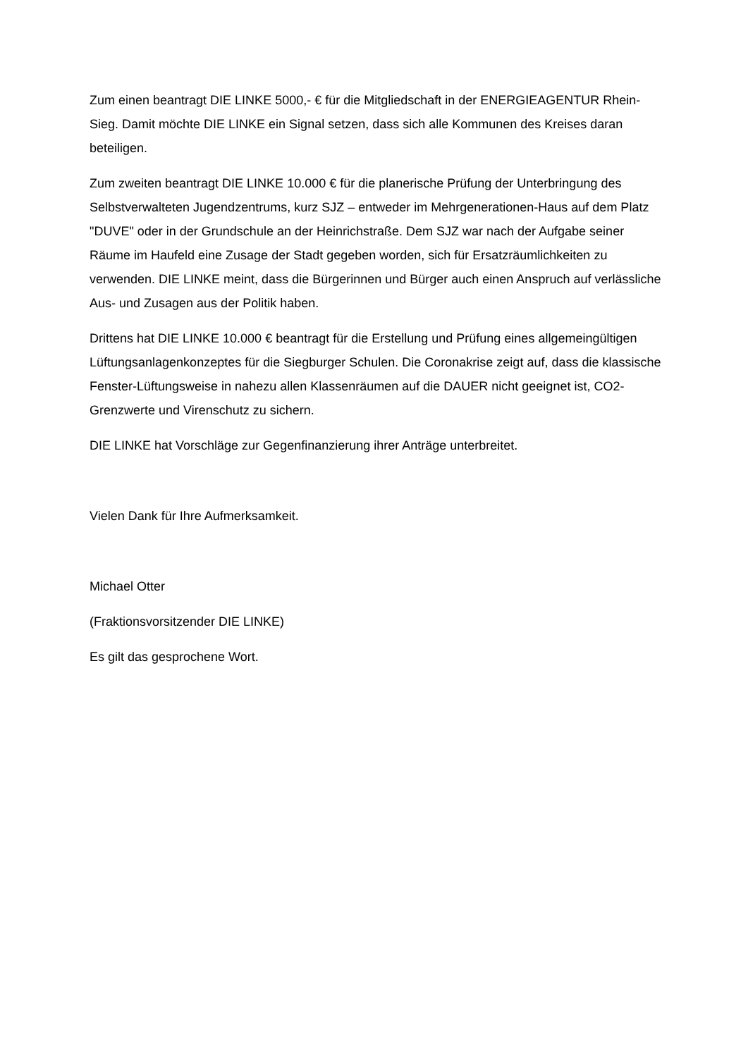Zum einen beantragt DIE LINKE 5000,- € für die Mitgliedschaft in der ENERGIEAGENTUR Rhein-Sieg. Damit möchte DIE LINKE ein Signal setzen, dass sich alle Kommunen des Kreises daran beteiligen.
Zum zweiten beantragt DIE LINKE 10.000 € für die planerische Prüfung der Unterbringung des Selbstverwalteten Jugendzentrums, kurz SJZ – entweder im Mehrgenerationen-Haus auf dem Platz "DUVE" oder in der Grundschule an der Heinrichstraße. Dem SJZ war nach der Aufgabe seiner Räume im Haufeld eine Zusage der Stadt gegeben worden, sich für Ersatzräumlichkeiten zu verwenden. DIE LINKE meint, dass die Bürgerinnen und Bürger auch einen Anspruch auf verlässliche Aus- und Zusagen aus der Politik haben.
Drittens hat DIE LINKE 10.000 € beantragt für die Erstellung und Prüfung eines allgemeingültigen Lüftungsanlagenkonzeptes für die Siegburger Schulen. Die Coronakrise zeigt auf, dass die klassische Fenster-Lüftungsweise in nahezu allen Klassenräumen auf die DAUER nicht geeignet ist, CO2-Grenzwerte und Virenschutz zu sichern.
DIE LINKE hat Vorschläge zur Gegenfinanzierung ihrer Anträge unterbreitet.
Vielen Dank für Ihre Aufmerksamkeit.
Michael Otter
(Fraktionsvorsitzender DIE LINKE)
Es gilt das gesprochene Wort.